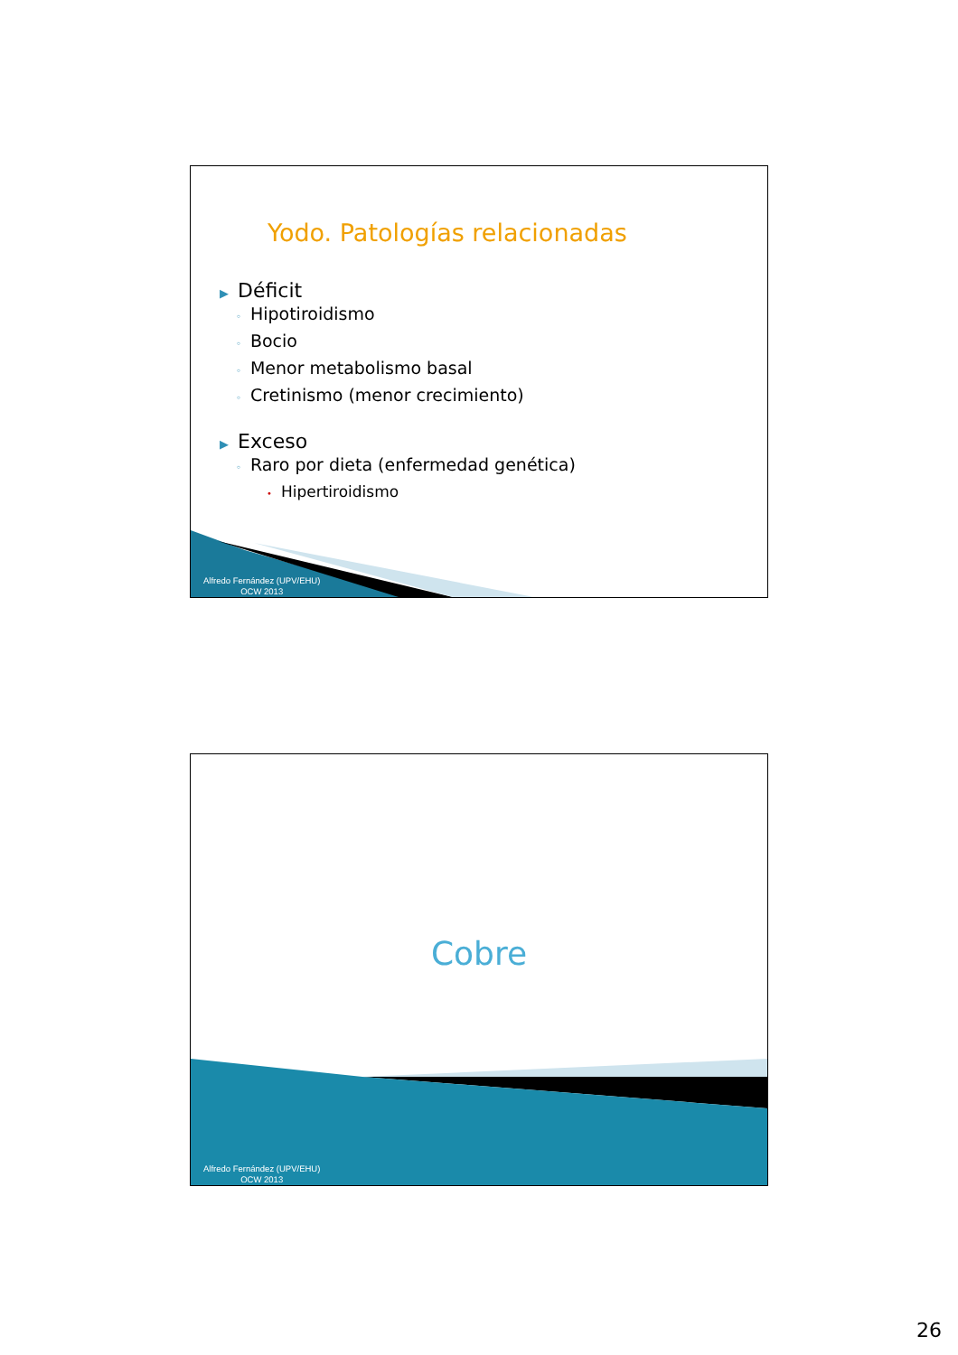Yodo. Patologías relacionadas
▶ Déficit
◦ Hipotiroidismo
◦ Bocio
◦ Menor metabolismo basal
◦ Cretinismo (menor crecimiento)
▶ Exceso
◦ Raro por dieta (enfermedad genética)
• Hipertiroidismo
Alfredo Fernández (UPV/EHU)
OCW 2013
Cobre
Alfredo Fernández (UPV/EHU)
OCW 2013
26